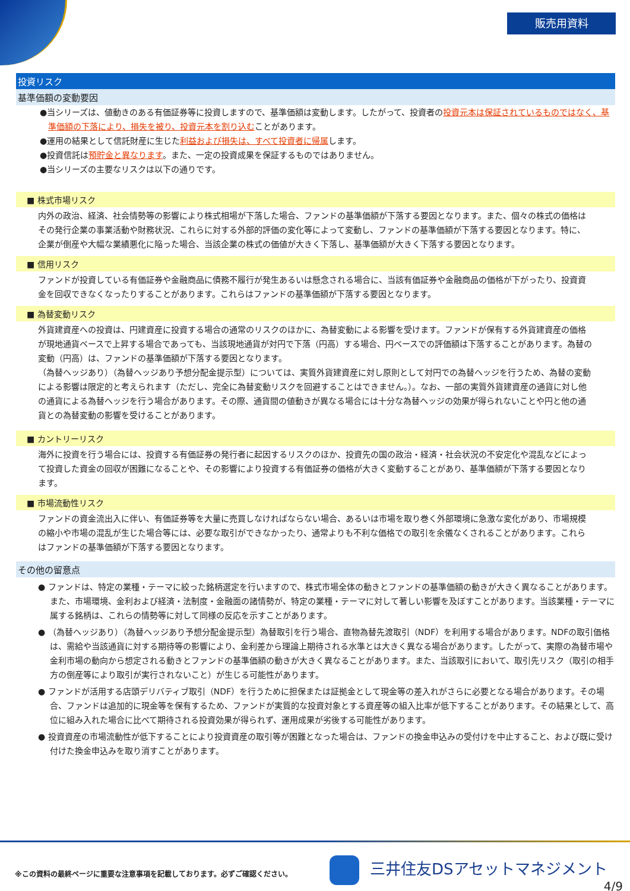販売用資料
投資リスク
基準価額の変動要因
●当シリーズは、値動きのある有価証券等に投資しますので、基準価額は変動します。したがって、投資者の投資元本は保証されているものではなく、基準価額の下落により、損失を被り、投資元本を割り込むことがあります。
●運用の結果として信託財産に生じた利益および損失は、すべて投資者に帰属します。
●投資信託は預貯金と異なります。また、一定の投資成果を保証するものではありません。
●当シリーズの主要なリスクは以下の通りです。
■ 株式市場リスク
内外の政治、経済、社会情勢等の影響により株式相場が下落した場合、ファンドの基準価額が下落する要因となります。また、個々の株式の価格はその発行企業の事業活動や財務状況、これらに対する外部的評価の変化等によって変動し、ファンドの基準価額が下落する要因となります。特に、企業が倒産や大幅な業績悪化に陥った場合、当該企業の株式の価値が大きく下落し、基準価額が大きく下落する要因となります。
■ 信用リスク
ファンドが投資している有価証券や金融商品に債務不履行が発生あるいは懸念される場合に、当該有価証券や金融商品の価格が下がったり、投資資金を回収できなくなったりすることがあります。これらはファンドの基準価額が下落する要因となります。
■ 為替変動リスク
外貨建資産への投資は、円建資産に投資する場合の通常のリスクのほかに、為替変動による影響を受けます。ファンドが保有する外貨建資産の価格が現地通貨ベースで上昇する場合であっても、当該現地通貨が対円で下落（円高）する場合、円ベースでの評価額は下落することがあります。為替の変動（円高）は、ファンドの基準価額が下落する要因となります。
（為替ヘッジあり）（為替ヘッジあり予想分配金提示型）については、実質外貨建資産に対し原則として対円での為替ヘッジを行うため、為替の変動による影響は限定的と考えられます（ただし、完全に為替変動リスクを回避することはできません。）。なお、一部の実質外貨建資産の通貨に対し他の通貨による為替ヘッジを行う場合があります。その際、通貨間の値動きが異なる場合には十分な為替ヘッジの効果が得られないことや円と他の通貨との為替変動の影響を受けることがあります。
■ カントリーリスク
海外に投資を行う場合には、投資する有価証券の発行者に起因するリスクのほか、投資先の国の政治・経済・社会状況の不安定化や混乱などによって投資した資金の回収が困難になることや、その影響により投資する有価証券の価格が大きく変動することがあり、基準価額が下落する要因となります。
■ 市場流動性リスク
ファンドの資金流出入に伴い、有価証券等を大量に売買しなければならない場合、あるいは市場を取り巻く外部環境に急激な変化があり、市場規模の縮小や市場の混乱が生じた場合等には、必要な取引ができなかったり、通常よりも不利な価格での取引を余儀なくされることがあります。これらはファンドの基準価額が下落する要因となります。
その他の留意点
● ファンドは、特定の業種・テーマに絞った銘柄選定を行いますので、株式市場全体の動きとファンドの基準価額の動きが大きく異なることがあります。また、市場環境、金利および経済・法制度・金融面の諸情勢が、特定の業種・テーマに対して著しい影響を及ぼすことがあります。当該業種・テーマに属する銘柄は、これらの情勢等に対して同様の反応を示すことがあります。
● （為替ヘッジあり）（為替ヘッジあり予想分配金提示型）為替取引を行う場合、直物為替先渡取引（NDF）を利用する場合があります。NDFの取引価格は、需給や当該通貨に対する期待等の影響により、金利差から理論上期待される水準とは大きく異なる場合があります。したがって、実際の為替市場や金利市場の動向から想定される動きとファンドの基準価額の動きが大きく異なることがあります。また、当該取引において、取引先リスク（取引の相手方の倒産等により取引が実行されないこと）が生じる可能性があります。
● ファンドが活用する店頭デリバティブ取引（NDF）を行うために担保または証拠金として現金等の差入れがさらに必要となる場合があります。その場合、ファンドは追加的に現金等を保有するため、ファンドが実質的な投資対象とする資産等の組入比率が低下することがあります。その結果として、高位に組み入れた場合に比べて期待される投資効果が得られず、運用成果が劣後する可能性があります。
● 投資資産の市場流動性が低下することにより投資資産の取引等が困難となった場合は、ファンドの換金申込みの受付けを中止すること、および既に受け付けた換金申込みを取り消すことがあります。
※この資料の最終ページに重要な注意事項を記載しております。必ずご確認ください。
三井住友DSアセットマネジメント
4/9